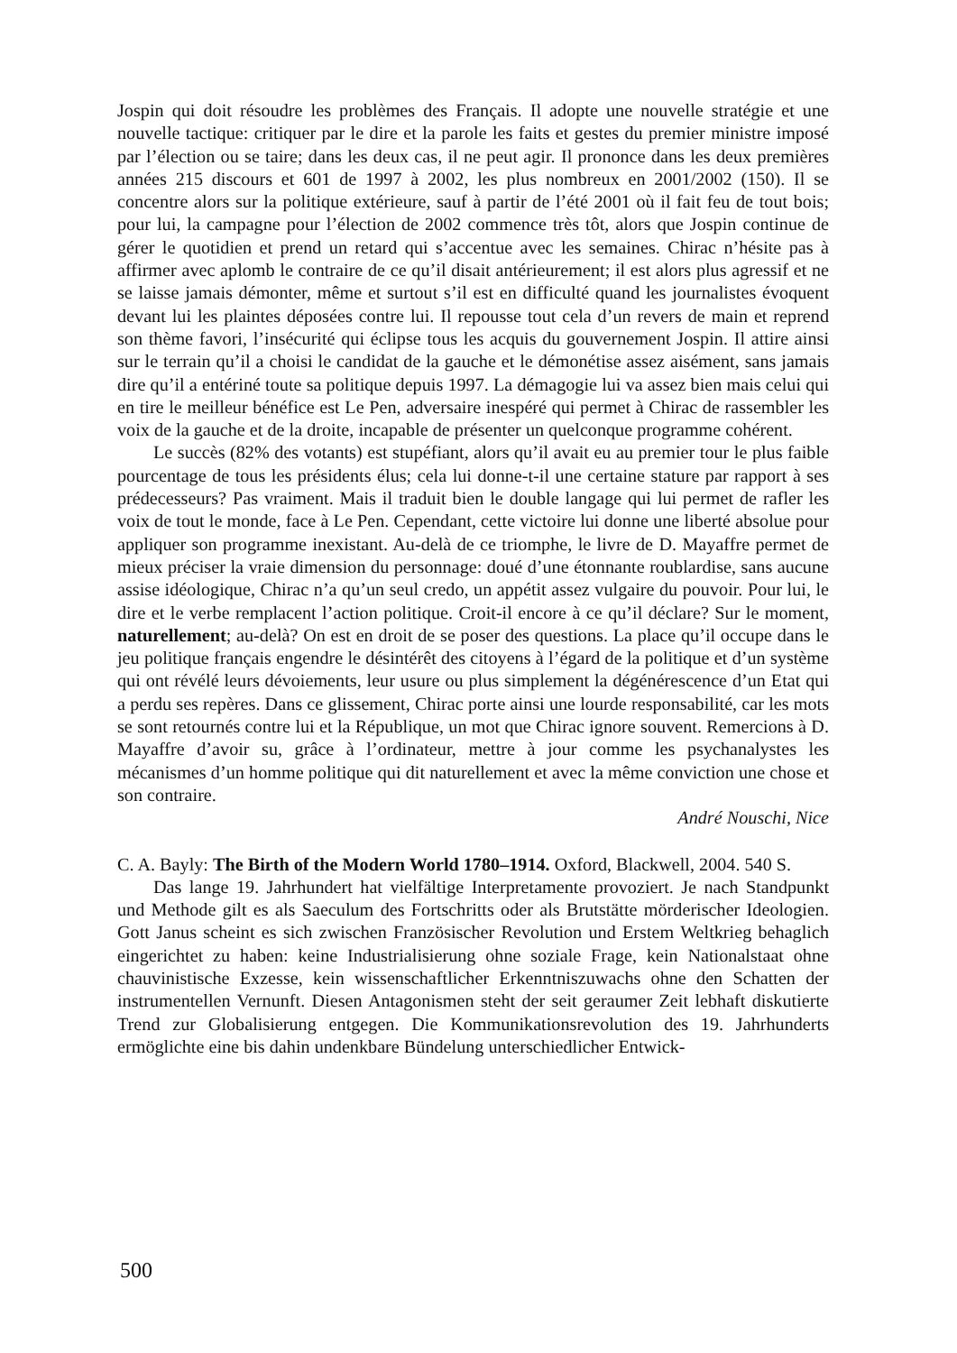Jospin qui doit résoudre les problèmes des Français. Il adopte une nouvelle stratégie et une nouvelle tactique: critiquer par le dire et la parole les faits et gestes du premier ministre imposé par l’élection ou se taire; dans les deux cas, il ne peut agir. Il prononce dans les deux premières années 215 discours et 601 de 1997 à 2002, les plus nombreux en 2001/2002 (150). Il se concentre alors sur la politique extérieure, sauf à partir de l’été 2001 où il fait feu de tout bois; pour lui, la campagne pour l’élection de 2002 commence très tôt, alors que Jospin continue de gérer le quotidien et prend un retard qui s’accentue avec les semaines. Chirac n’hésite pas à affirmer avec aplomb le contraire de ce qu’il disait antérieurement; il est alors plus agressif et ne se laisse jamais démonter, même et surtout s’il est en difficulté quand les journalistes évoquent devant lui les plaintes déposées contre lui. Il repousse tout cela d’un revers de main et reprend son thème favori, l’insécurité qui éclipse tous les acquis du gouvernement Jospin. Il attire ainsi sur le terrain qu’il a choisi le candidat de la gauche et le démonétise assez aisément, sans jamais dire qu’il a entériné toute sa politique depuis 1997. La démagogie lui va assez bien mais celui qui en tire le meilleur bénéfice est Le Pen, adversaire inespéré qui permet à Chirac de rassembler les voix de la gauche et de la droite, incapable de présenter un quelconque programme cohérent.
Le succès (82% des votants) est stupéfiant, alors qu’il avait eu au premier tour le plus faible pourcentage de tous les présidents élus; cela lui donne-t-il une certaine stature par rapport à ses prédecesseurs? Pas vraiment. Mais il traduit bien le double langage qui lui permet de rafler les voix de tout le monde, face à Le Pen. Cependant, cette victoire lui donne une liberté absolue pour appliquer son programme inexistant. Au-delà de ce triomphe, le livre de D. Mayaffre permet de mieux préciser la vraie dimension du personnage: doué d’une étonnante roublardise, sans aucune assise idéologique, Chirac n’a qu’un seul credo, un appétit assez vulgaire du pouvoir. Pour lui, le dire et le verbe remplacent l’action politique. Croit-il encore à ce qu’il déclare? Sur le moment, naturellement; au-delà? On est en droit de se poser des questions. La place qu’il occupe dans le jeu politique français engendre le désintérêt des citoyens à l’égard de la politique et d’un système qui ont révélé leurs dévoiements, leur usure ou plus simplement la dégénérescence d’un Etat qui a perdu ses repères. Dans ce glissement, Chirac porte ainsi une lourde responsabilité, car les mots se sont retournés contre lui et la République, un mot que Chirac ignore souvent. Remercions à D. Mayaffre d’avoir su, grâce à l’ordinateur, mettre à jour comme les psychanalystes les mécanismes d’un homme politique qui dit naturellement et avec la même conviction une chose et son contraire.
André Nouschi, Nice
C. A. Bayly: The Birth of the Modern World 1780–1914. Oxford, Blackwell, 2004. 540 S.
Das lange 19. Jahrhundert hat vielfältige Interpretamente provoziert. Je nach Standpunkt und Methode gilt es als Saeculum des Fortschritts oder als Brutstätte mörderischer Ideologien. Gott Janus scheint es sich zwischen Französischer Revolution und Erstem Weltkrieg behaglich eingerichtet zu haben: keine Industrialisierung ohne soziale Frage, kein Nationalstaat ohne chauvinistische Exzesse, kein wissenschaftlicher Erkenntniszuwachs ohne den Schatten der instrumentellen Vernunft. Diesen Antagonismen steht der seit geraumer Zeit lebhaft diskutierte Trend zur Globalisierung entgegen. Die Kommunikationsrevolution des 19. Jahrhunderts ermöglichte eine bis dahin undenkbare Bündelung unterschiedlicher Entwick-
500